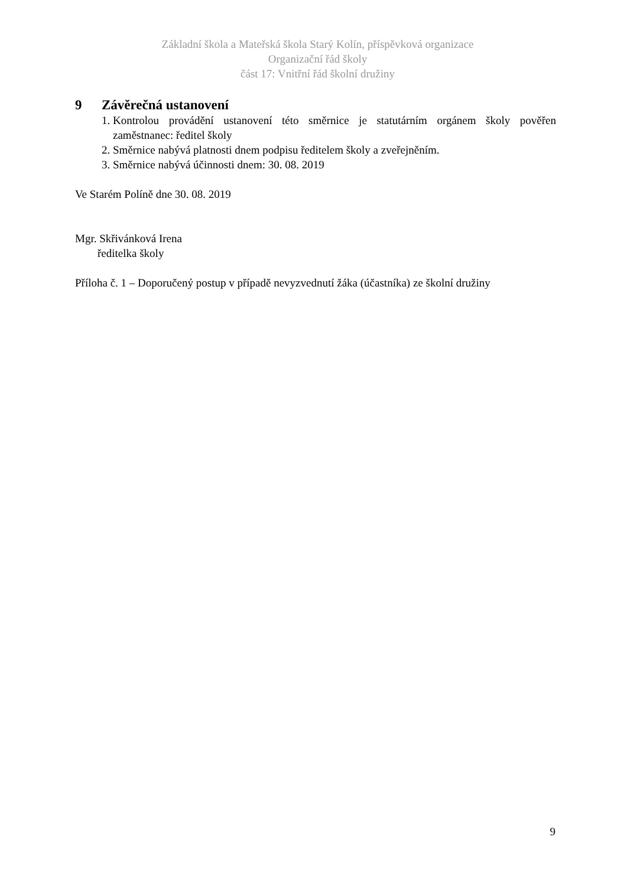Základní škola a Mateřská škola Starý Kolín, příspěvková organizace
Organizační řád školy
část 17: Vnitřní řád školní družiny
9 Závěrečná ustanovení
1. Kontrolou provádění ustanovení této směrnice je statutárním orgánem školy pověřen zaměstnanec: ředitel školy
2. Směrnice nabývá platnosti dnem podpisu ředitelem školy a zveřejněním.
3. Směrnice nabývá účinnosti dnem: 30. 08. 2019
Ve Starém Políně dne 30. 08. 2019
Mgr. Skřivánková Irena
ředitelka školy
Příloha č. 1 – Doporučený postup v případě nevyzvednutí žáka (účastníka) ze školní družiny
9